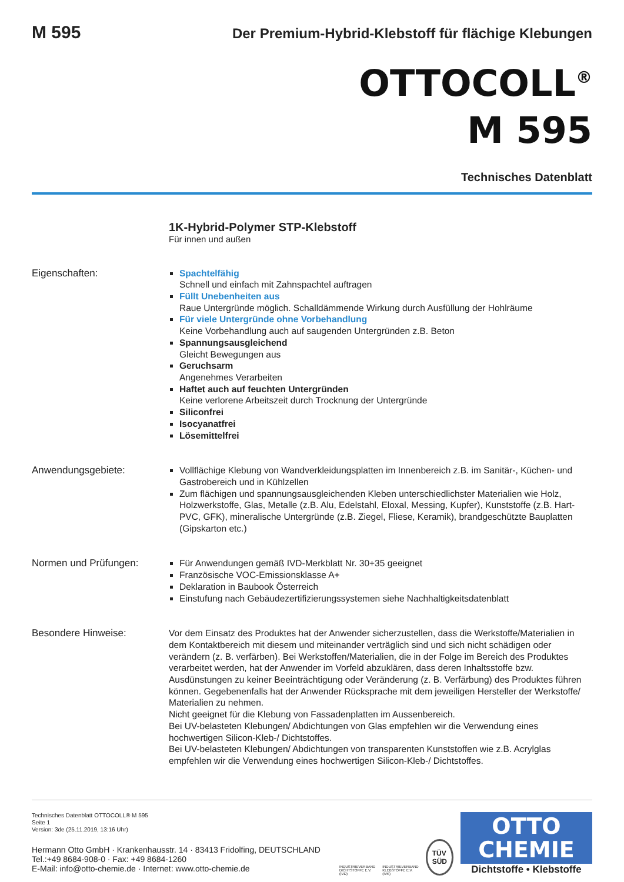M 595 Der Premium-Hybrid-Klebstoff für flächige Klebungen
OTTOCOLL<sup>®</sup>
M 595
Technisches Datenblatt
1K-Hybrid-Polymer STP-Klebstoff
Für innen und außen
Eigenschaften: Spachtelfähig
Schnell und einfach mit Zahnspachtel auftragen
Füllt Unebenheiten aus
Raue Untergründe möglich. Schalldämmende Wirkung durch Ausfüllung der Hohlräume
Für viele Untergründe ohne Vorbehandlung
Keine Vorbehandlung auch auf saugenden Untergründen z.B. Beton
Spannungsausgleichend
Gleicht Bewegungen aus
Geruchsarm
Angenehmes Verarbeiten
Haftet auch auf feuchten Untergründen
Keine verlorene Arbeitszeit durch Trocknung der Untergründe
Siliconfrei
Isocyanatfrei
Lösemittelfrei
Anwendungsgebiete: Vollflächige Klebung von Wandverkleidungsplatten im Innenbereich z.B. im Sanitär-, Küchen- und Gastrobereich und in Kühlzellen
Zum flächigen und spannungsausgleichenden Kleben unterschiedlichster Materialien wie Holz, Holzwerkstoffe, Glas, Metalle (z.B. Alu, Edelstahl, Eloxal, Messing, Kupfer), Kunststoffe (z.B. Hart-PVC, GFK), mineralische Untergründe (z.B. Ziegel, Fliese, Keramik), brandgeschützte Bauplatten (Gipskarton etc.)
Normen und Prüfungen: Für Anwendungen gemäß IVD-Merkblatt Nr. 30+35 geeignet
Französische VOC-Emissionsklasse A+
Deklaration in Baubook Österreich
Einstufung nach Gebäudezertifizierungssystemen siehe Nachhaltigkeitsdatenblatt
Besondere Hinweise: Vor dem Einsatz des Produktes hat der Anwender sicherzustellen, dass die Werkstoffe/Materialien in dem Kontaktbereich mit diesem und miteinander verträglich sind und sich nicht schädigen oder verändern (z. B. verfärben). Bei Werkstoffen/Materialien, die in der Folge im Bereich des Produktes verarbeitet werden, hat der Anwender im Vorfeld abzuklären, dass deren Inhaltsstoffe bzw. Ausdünstungen zu keiner Beeinträchtigung oder Veränderung (z. B. Verfärbung) des Produktes führen können. Gegebenenfalls hat der Anwender Rücksprache mit dem jeweiligen Hersteller der Werkstoffe/ Materialien zu nehmen.
Nicht geeignet für die Klebung von Fassadenplatten im Aussenbereich.
Bei UV-belasteten Klebungen/ Abdichtungen von Glas empfehlen wir die Verwendung eines hochwertigen Silicon-Kleb-/ Dichtstoffes.
Bei UV-belasteten Klebungen/ Abdichtungen von transparenten Kunststoffen wie z.B. Acrylglas empfehlen wir die Verwendung eines hochwertigen Silicon-Kleb-/ Dichtstoffes.
Technisches Datenblatt OTTOCOLL® M 595
Seite 1
Version: 3de (25.11.2019, 13:16 Uhr)
Hermann Otto GmbH · Krankenhausstr. 14 · 83413 Fridolfing, DEUTSCHLAND
Tel.:+49 8684-908-0 · Fax: +49 8684-1260
E-Mail: info@otto-chemie.de · Internet: www.otto-chemie.de
INDUSTRIEVERBAND
DICHTSTOFFE E.V.
(IVD)
INDUSTRIEVERBAND
KLEBSTOFFE E.V.
(IVK)
TÜV
SÜD
OTTO
CHEMIE
Dichtstoffe • Klebstoffe